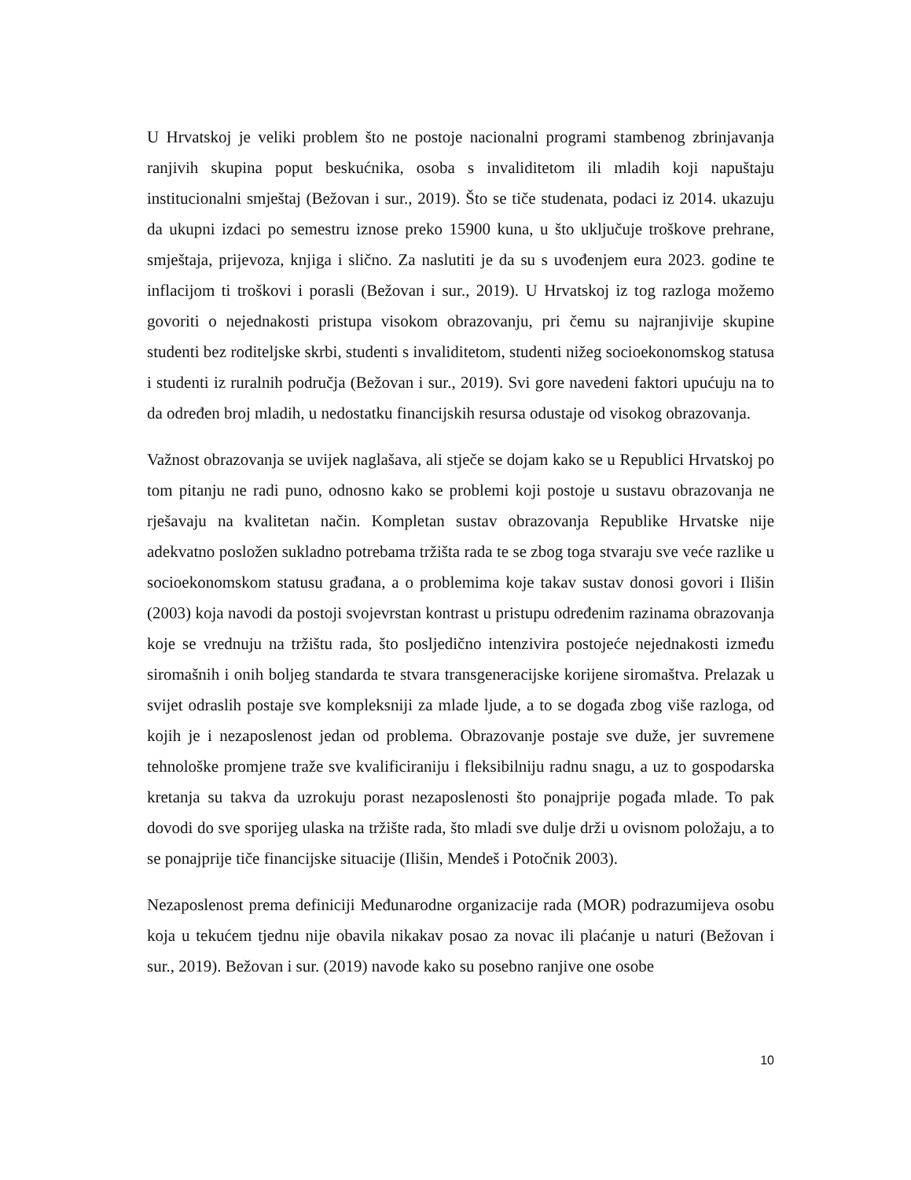U Hrvatskoj je veliki problem što ne postoje nacionalni programi stambenog zbrinjavanja ranjivih skupina poput beskućnika, osoba s invaliditetom ili mladih koji napuštaju institucionalni smještaj (Bežovan i sur., 2019). Što se tiče studenata, podaci iz 2014. ukazuju da ukupni izdaci po semestru iznose preko 15900 kuna, u što uključuje troškove prehrane, smještaja, prijevoza, knjiga i slično. Za naslutiti je da su s uvođenjem eura 2023. godine te inflacijom ti troškovi i porasli (Bežovan i sur., 2019). U Hrvatskoj iz tog razloga možemo govoriti o nejednakosti pristupa visokom obrazovanju, pri čemu su najranjivije skupine studenti bez roditeljske skrbi, studenti s invaliditetom, studenti nižeg socioekonomskog statusa i studenti iz ruralnih područja (Bežovan i sur., 2019). Svi gore navedeni faktori upućuju na to da određen broj mladih, u nedostatku financijskih resursa odustaje od visokog obrazovanja.
Važnost obrazovanja se uvijek naglašava, ali stječe se dojam kako se u Republici Hrvatskoj po tom pitanju ne radi puno, odnosno kako se problemi koji postoje u sustavu obrazovanja ne rješavaju na kvalitetan način. Kompletan sustav obrazovanja Republike Hrvatske nije adekvatno posložen sukladno potrebama tržišta rada te se zbog toga stvaraju sve veće razlike u socioekonomskom statusu građana, a o problemima koje takav sustav donosi govori i Ilišin (2003) koja navodi da postoji svojevrstan kontrast u pristupu određenim razinama obrazovanja koje se vrednuju na tržištu rada, što posljedično intenzivira postojeće nejednakosti između siromašnih i onih boljeg standarda te stvara transgeneracijske korijene siromaštva. Prelazak u svijet odraslih postaje sve kompleksniji za mlade ljude, a to se događa zbog više razloga, od kojih je i nezaposlenost jedan od problema. Obrazovanje postaje sve duže, jer suvremene tehnološke promjene traže sve kvalificiraniju i fleksibilniju radnu snagu, a uz to gospodarska kretanja su takva da uzrokuju porast nezaposlenosti što ponajprije pogađa mlade. To pak dovodi do sve sporijeg ulaska na tržište rada, što mladi sve dulje drži u ovisnom položaju, a to se ponajprije tiče financijske situacije (Ilišin, Mendeš i Potočnik 2003).
Nezaposlenost prema definiciji Međunarodne organizacije rada (MOR) podrazumijeva osobu koja u tekućem tjednu nije obavila nikakav posao za novac ili plaćanje u naturi (Bežovan i sur., 2019). Bežovan i sur. (2019) navode kako su posebno ranjive one osobe
10